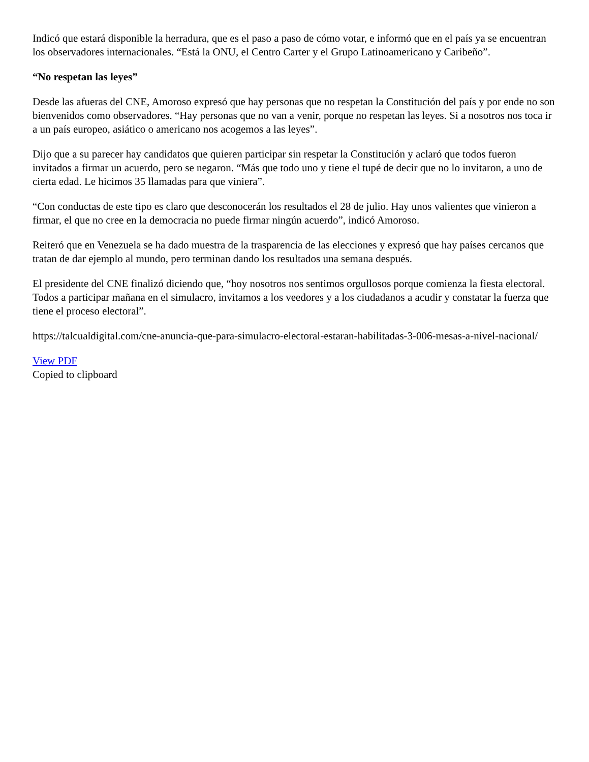Indicó que estará disponible la herradura, que es el paso a paso de cómo votar, e informó que en el país ya se encuentran los observadores internacionales. “Está la ONU, el Centro Carter y el Grupo Latinoamericano y Caribeño”.
“No respetan las leyes”
Desde las afueras del CNE, Amoroso expresó que hay personas que no respetan la Constitución del país y por ende no son bienvenidos como observadores. “Hay personas que no van a venir, porque no respetan las leyes. Si a nosotros nos toca ir a un país europeo, asiático o americano nos acogemos a las leyes”.
Dijo que a su parecer hay candidatos que quieren participar sin respetar la Constitución y aclaró que todos fueron invitados a firmar un acuerdo, pero se negaron. “Más que todo uno y tiene el tupé de decir que no lo invitaron, a uno de cierta edad. Le hicimos 35 llamadas para que viniera”.
“Con conductas de este tipo es claro que desconocerán los resultados el 28 de julio. Hay unos valientes que vinieron a firmar, el que no cree en la democracia no puede firmar ningún acuerdo”, indicó Amoroso.
Reiteró que en Venezuela se ha dado muestra de la trasparencia de las elecciones y expresó que hay países cercanos que tratan de dar ejemplo al mundo, pero terminan dando los resultados una semana después.
El presidente del CNE finalizó diciendo que, “hoy nosotros nos sentimos orgullosos porque comienza la fiesta electoral. Todos a participar mañana en el simulacro, invitamos a los veedores y a los ciudadanos a acudir y constatar la fuerza que tiene el proceso electoral”.
https://talcualdigital.com/cne-anuncia-que-para-simulacro-electoral-estaran-habilitadas-3-006-mesas-a-nivel-nacional/
View PDF
Copied to clipboard